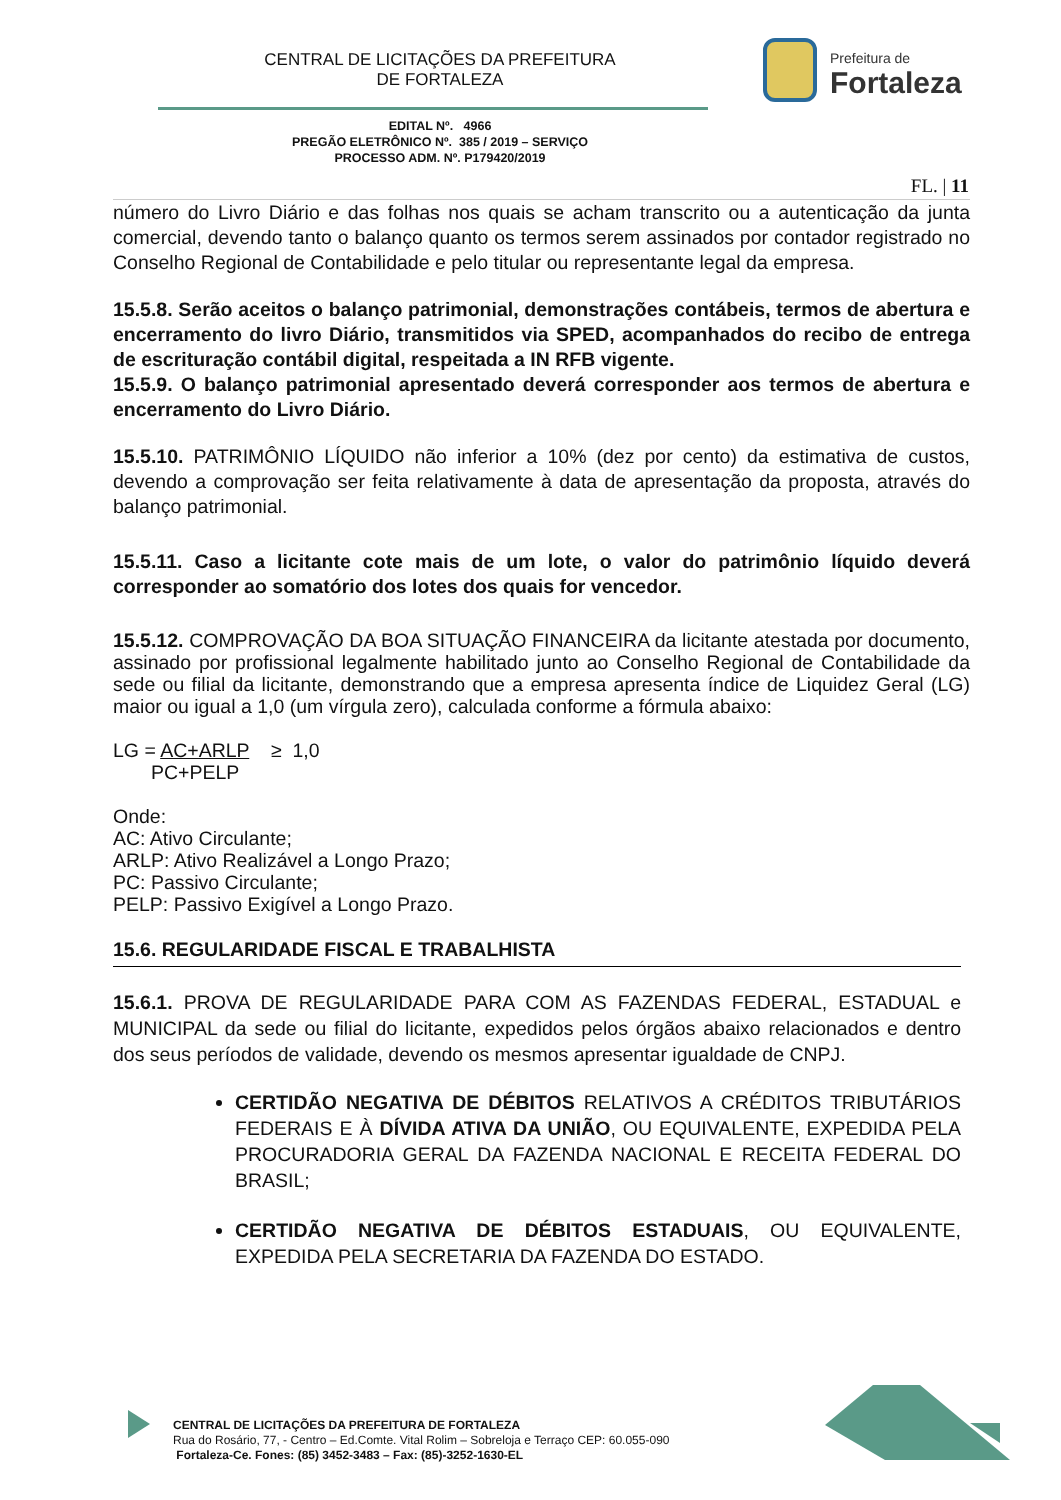CENTRAL DE LICITAÇÕES DA PREFEITURA
DE FORTALEZA
Prefeitura de
Fortaleza
EDITAL Nº. 4966
PREGÃO ELETRÔNICO Nº. 385 / 2019 – SERVIÇO
PROCESSO ADM. Nº. P179420/2019
FL. | 11
número do Livro Diário e das folhas nos quais se acham transcrito ou a autenticação da junta comercial, devendo tanto o balanço quanto os termos serem assinados por contador registrado no Conselho Regional de Contabilidade e pelo titular ou representante legal da empresa.
15.5.8. Serão aceitos o balanço patrimonial, demonstrações contábeis, termos de abertura e encerramento do livro Diário, transmitidos via SPED, acompanhados do recibo de entrega de escrituração contábil digital, respeitada a IN RFB vigente.
15.5.9. O balanço patrimonial apresentado deverá corresponder aos termos de abertura e encerramento do Livro Diário.
15.5.10. PATRIMÔNIO LÍQUIDO não inferior a 10% (dez por cento) da estimativa de custos, devendo a comprovação ser feita relativamente à data de apresentação da proposta, através do balanço patrimonial.
15.5.11. Caso a licitante cote mais de um lote, o valor do patrimônio líquido deverá corresponder ao somatório dos lotes dos quais for vencedor.
15.5.12. COMPROVAÇÃO DA BOA SITUAÇÃO FINANCEIRA da licitante atestada por documento, assinado por profissional legalmente habilitado junto ao Conselho Regional de Contabilidade da sede ou filial da licitante, demonstrando que a empresa apresenta índice de Liquidez Geral (LG) maior ou igual a 1,0 (um vírgula zero), calculada conforme a fórmula abaixo:
LG = AC+ARLP ≥ 1,0
PC+PELP
Onde:
AC: Ativo Circulante;
ARLP: Ativo Realizável a Longo Prazo;
PC: Passivo Circulante;
PELP: Passivo Exigível a Longo Prazo.
15.6. REGULARIDADE FISCAL E TRABALHISTA
15.6.1. PROVA DE REGULARIDADE PARA COM AS FAZENDAS FEDERAL, ESTADUAL e MUNICIPAL da sede ou filial do licitante, expedidos pelos órgãos abaixo relacionados e dentro dos seus períodos de validade, devendo os mesmos apresentar igualdade de CNPJ.
CERTIDÃO NEGATIVA DE DÉBITOS RELATIVOS A CRÉDITOS TRIBUTÁRIOS FEDERAIS E À DÍVIDA ATIVA DA UNIÃO, OU EQUIVALENTE, EXPEDIDA PELA PROCURADORIA GERAL DA FAZENDA NACIONAL E RECEITA FEDERAL DO BRASIL;
CERTIDÃO NEGATIVA DE DÉBITOS ESTADUAIS, OU EQUIVALENTE, EXPEDIDA PELA SECRETARIA DA FAZENDA DO ESTADO.
CENTRAL DE LICITAÇÕES DA PREFEITURA DE FORTALEZA
Rua do Rosário, 77, - Centro – Ed.Comte. Vital Rolim – Sobreloja e Terraço CEP: 60.055-090
Fortaleza-Ce. Fones: (85) 3452-3483 – Fax: (85)-3252-1630-EL